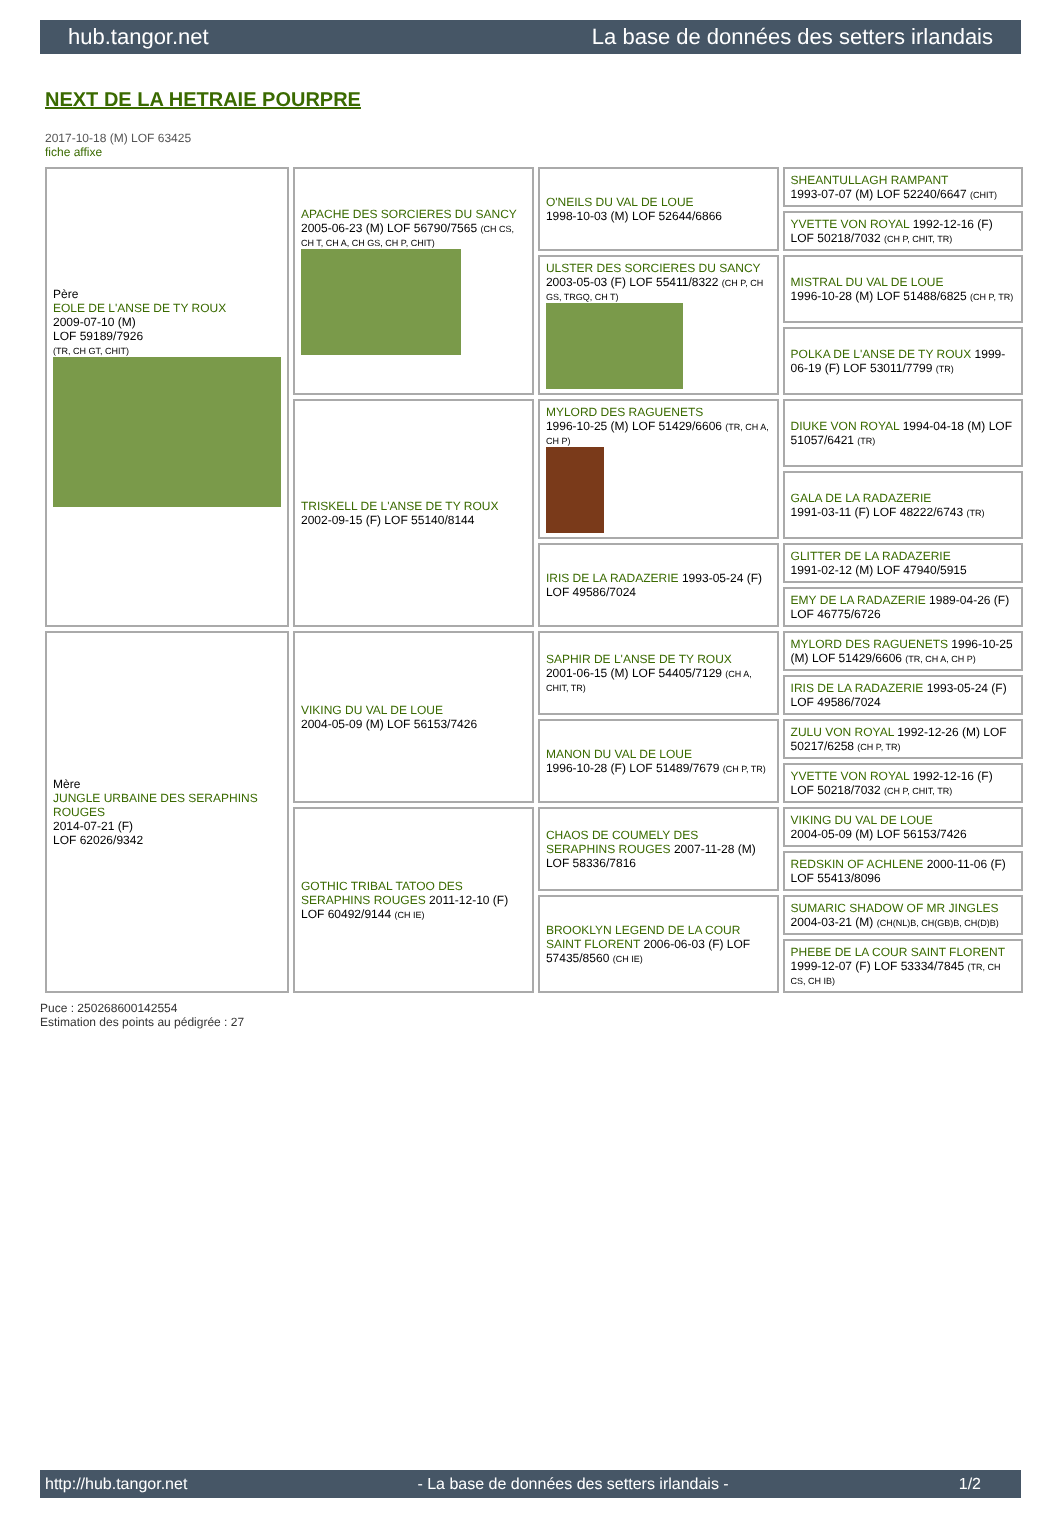hub.tangor.net La base de données des setters irlandais
NEXT DE LA HETRAIE POURPRE
2017-10-18 (M) LOF 63425
fiche affixe
| Père EOLE DE L'ANSE DE TY ROUX 2009-07-10 (M) LOF 59189/7926 (TR, CH GT, CHIT) | APACHE DES SORCIERES DU SANCY 2005-06-23 (M) LOF 56790/7565 (CH CS, CH T, CH A, CH GS, CH P, CHIT) | O'NEILS DU VAL DE LOUE 1998-10-03 (M) LOF 52644/6866 | SHEANTULLAGH RAMPANT 1993-07-07 (M) LOF 52240/6647 (CHIT) |
| | | | YVETTE VON ROYAL 1992-12-16 (F) LOF 50218/7032 (CH P, CHIT, TR) |
| | | ULSTER DES SORCIERES DU SANCY 2003-05-03 (F) LOF 55411/8322 (CH P, CH GS, TRGQ, CH T) | MISTRAL DU VAL DE LOUE 1996-10-28 (M) LOF 51488/6825 (CH P, TR) |
| | | | POLKA DE L'ANSE DE TY ROUX 1999-06-19 (F) LOF 53011/7799 (TR) |
| | TRISKELL DE L'ANSE DE TY ROUX 2002-09-15 (F) LOF 55140/8144 | MYLORD DES RAGUENETS 1996-10-25 (M) LOF 51429/6606 (TR, CH A, CH P) | DIUKE VON ROYAL 1994-04-18 (M) LOF 51057/6421 (TR) |
| | | | GALA DE LA RADAZERIE 1991-03-11 (F) LOF 48222/6743 (TR) |
| | | IRIS DE LA RADAZERIE 1993-05-24 (F) LOF 49586/7024 | GLITTER DE LA RADAZERIE 1991-02-12 (M) LOF 47940/5915 |
| | | | EMY DE LA RADAZERIE 1989-04-26 (F) LOF 46775/6726 |
| Mère JUNGLE URBAINE DES SERAPHINS ROUGES 2014-07-21 (F) LOF 62026/9342 | VIKING DU VAL DE LOUE 2004-05-09 (M) LOF 56153/7426 | SAPHIR DE L'ANSE DE TY ROUX 2001-06-15 (M) LOF 54405/7129 (CH A, CHIT, TR) | MYLORD DES RAGUENETS 1996-10-25 (M) LOF 51429/6606 (TR, CH A, CH P) |
| | | | IRIS DE LA RADAZERIE 1993-05-24 (F) LOF 49586/7024 |
| | | MANON DU VAL DE LOUE 1996-10-28 (F) LOF 51489/7679 (CH P, TR) | ZULU VON ROYAL 1992-12-26 (M) LOF 50217/6258 (CH P, TR) |
| | | | YVETTE VON ROYAL 1992-12-16 (F) LOF 50218/7032 (CH P, CHIT, TR) |
| | GOTHIC TRIBAL TATOO DES SERAPHINS ROUGES 2011-12-10 (F) LOF 60492/9144 (CH IE) | CHAOS DE COUMELY DES SERAPHINS ROUGES 2007-11-28 (M) LOF 58336/7816 | VIKING DU VAL DE LOUE 2004-05-09 (M) LOF 56153/7426 |
| | | | REDSKIN OF ACHLENE 2000-11-06 (F) LOF 55413/8096 |
| | | BROOKLYN LEGEND DE LA COUR SAINT FLORENT 2006-06-03 (F) LOF 57435/8560 (CH IE) | SUMARIC SHADOW OF MR JINGLES 2004-03-21 (M) (CH(NL)B, CH(GB)B, CH(D)B) |
| | | | PHEBE DE LA COUR SAINT FLORENT 1999-12-07 (F) LOF 53334/7845 (TR, CH CS, CH IB) |
Puce : 250268600142554
Estimation des points au pédigrée : 27
http://hub.tangor.net - La base de données des setters irlandais - 1/2